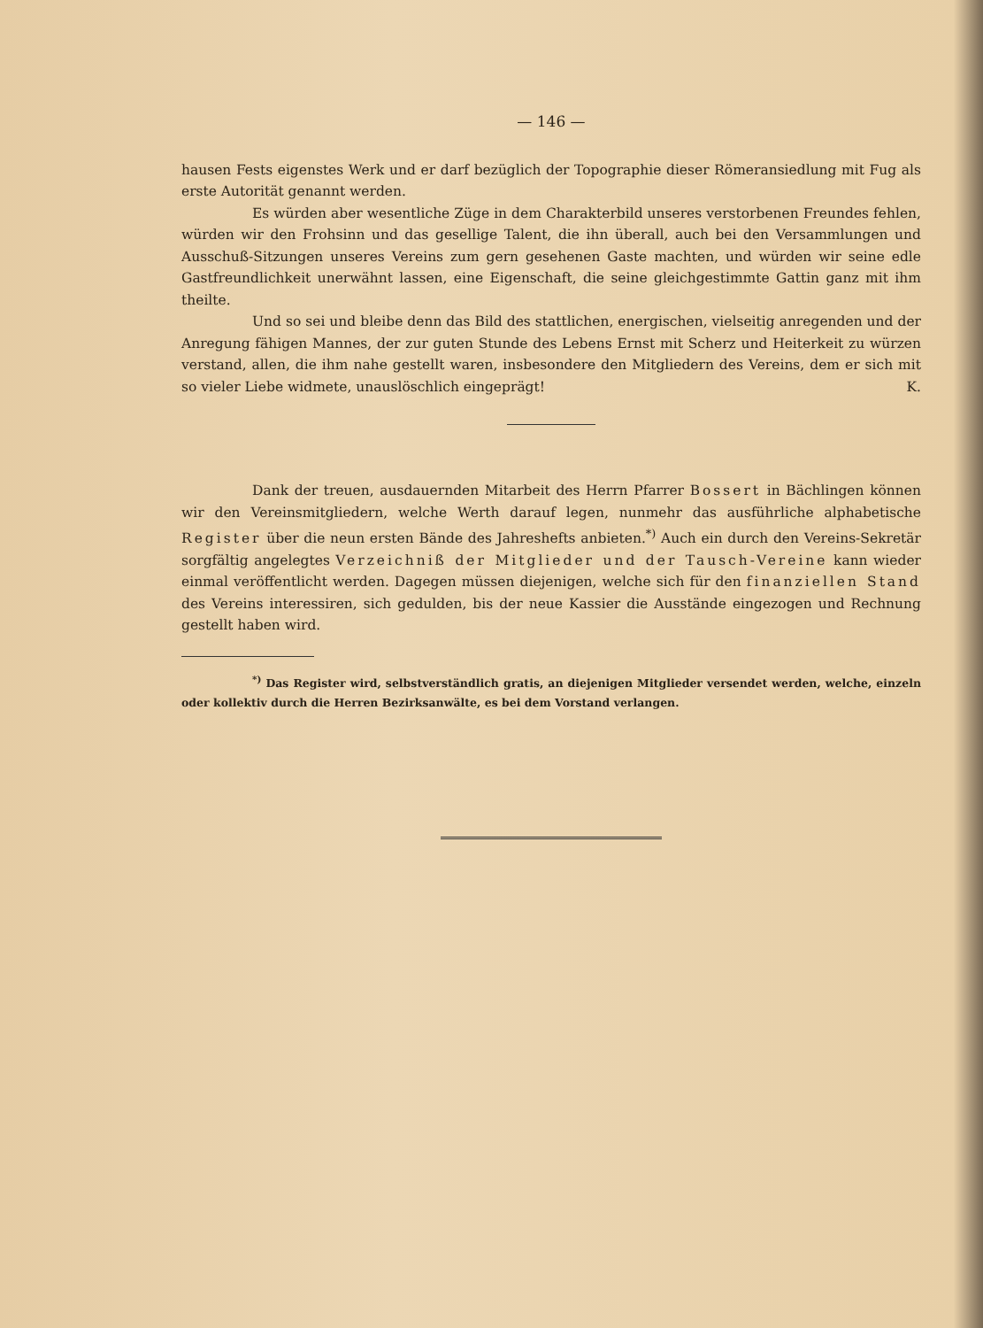— 146 —
hausen Fests eigenstes Werk und er darf bezüglich der Topographie dieser Römeransiedlung mit Fug als erste Autorität genannt werden.
Es würden aber wesentliche Züge in dem Charakterbild unseres verstorbenen Freundes fehlen, würden wir den Frohsinn und das gesellige Talent, die ihn überall, auch bei den Versammlungen und Ausschuß-Sitzungen unseres Vereins zum gern gesehenen Gaste machten, und würden wir seine edle Gastfreundlichkeit unerwähnt lassen, eine Eigenschaft, die seine gleichgestimmte Gattin ganz mit ihm theilte.
Und so sei und bleibe denn das Bild des stattlichen, energischen, vielseitig anregenden und der Anregung fähigen Mannes, der zur guten Stunde des Lebens Ernst mit Scherz und Heiterkeit zu würzen verstand, allen, die ihm nahe gestellt waren, insbesondere den Mitgliedern des Vereins, dem er sich mit so vieler Liebe widmete, unauslöschlich eingeprägt! K.
Dank der treuen, ausdauernden Mitarbeit des Herrn Pfarrer Bossert in Bächlingen können wir den Vereinsmitgliedern, welche Werth darauf legen, nunmehr das ausführliche alphabetische Register über die neun ersten Bände des Jahreshefts anbieten.<sup>*)</sup> Auch ein durch den Vereins-Sekretär sorgfältig angelegtes Verzeichniß der Mitglieder und der Tausch-Vereine kann wieder einmal veröffentlicht werden. Dagegen müssen diejenigen, welche sich für den finanziellen Stand des Vereins interessiren, sich gedulden, bis der neue Kassier die Ausstände eingezogen und Rechnung gestellt haben wird.
<sup>*)</sup> Das Register wird, selbstverständlich gratis, an diejenigen Mitglieder versendet werden, welche, einzeln oder kollektiv durch die Herren Bezirksanwälte, es bei dem Vorstand verlangen.